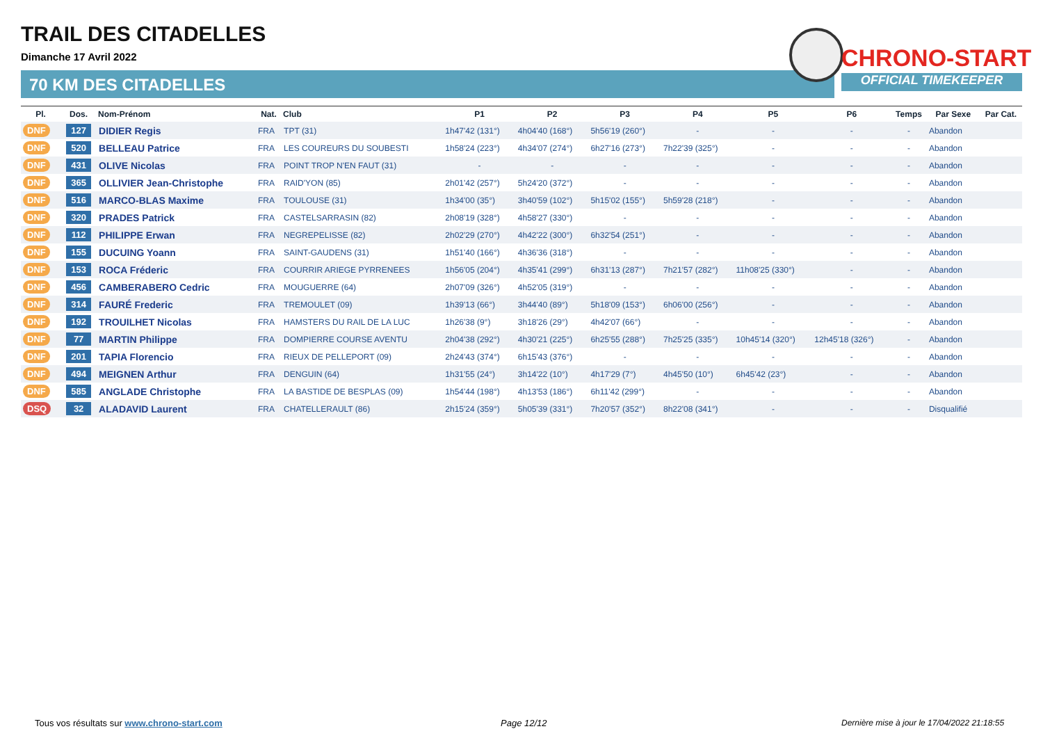TRAIL DES CITADELLES
Dimanche 17 Avril 2022
70 KM DES CITADELLES
CHRONO-START
OFFICIAL TIMEKEEPER
| Pl. | Dos. | Nom-Prénom | Nat. | Club | P1 | P2 | P3 | P4 | P5 | P6 | Temps | Par Sexe | Par Cat. |
| --- | --- | --- | --- | --- | --- | --- | --- | --- | --- | --- | --- | --- | --- |
| DNF | 127 | DIDIER Regis | FRA | TPT (31) | 1h47'42 (131°) | 4h04'40 (168°) | 5h56'19 (260°) | - | - | - | - | Abandon | |
| DNF | 520 | BELLEAU Patrice | FRA | LES COUREURS DU SOUBESTI | 1h58'24 (223°) | 4h34'07 (274°) | 6h27'16 (273°) | 7h22'39 (325°) | - | - | - | Abandon | |
| DNF | 431 | OLIVE Nicolas | FRA | POINT TROP N'EN FAUT (31) | - | - | - | - | - | - | - | Abandon | |
| DNF | 365 | OLLIVIER Jean-Christophe | FRA | RAID'YON (85) | 2h01'42 (257°) | 5h24'20 (372°) | - | - | - | - | - | Abandon | |
| DNF | 516 | MARCO-BLAS Maxime | FRA | TOULOUSE (31) | 1h34'00 (35°) | 3h40'59 (102°) | 5h15'02 (155°) | 5h59'28 (218°) | - | - | - | Abandon | |
| DNF | 320 | PRADES Patrick | FRA | CASTELSARRASIN (82) | 2h08'19 (328°) | 4h58'27 (330°) | - | - | - | - | - | Abandon | |
| DNF | 112 | PHILIPPE Erwan | FRA | NEGREPELISSE (82) | 2h02'29 (270°) | 4h42'22 (300°) | 6h32'54 (251°) | - | - | - | - | Abandon | |
| DNF | 155 | DUCUING Yoann | FRA | SAINT-GAUDENS (31) | 1h51'40 (166°) | 4h36'36 (318°) | - | - | - | - | - | Abandon | |
| DNF | 153 | ROCA Fréderic | FRA | COURRIR ARIEGE PYRRENEES | 1h56'05 (204°) | 4h35'41 (299°) | 6h31'13 (287°) | 7h21'57 (282°) | 11h08'25 (330°) | - | - | Abandon | |
| DNF | 456 | CAMBERABERO Cedric | FRA | MOUGUERRE (64) | 2h07'09 (326°) | 4h52'05 (319°) | - | - | - | - | - | Abandon | |
| DNF | 314 | FAURÉ Frederic | FRA | TREMOULET (09) | 1h39'13 (66°) | 3h44'40 (89°) | 5h18'09 (153°) | 6h06'00 (256°) | - | - | - | Abandon | |
| DNF | 192 | TROUILHET Nicolas | FRA | HAMSTERS DU RAIL DE LA LUC | 1h26'38 (9°) | 3h18'26 (29°) | 4h42'07 (66°) | - | - | - | - | Abandon | |
| DNF | 77 | MARTIN Philippe | FRA | DOMPIERRE COURSE AVENTU | 2h04'38 (292°) | 4h30'21 (225°) | 6h25'55 (288°) | 7h25'25 (335°) | 10h45'14 (320°) | 12h45'18 (326°) | - | Abandon | |
| DNF | 201 | TAPIA Florencio | FRA | RIEUX DE PELLEPORT (09) | 2h24'43 (374°) | 6h15'43 (376°) | - | - | - | - | - | Abandon | |
| DNF | 494 | MEIGNEN Arthur | FRA | DENGUIN (64) | 1h31'55 (24°) | 3h14'22 (10°) | 4h17'29 (7°) | 4h45'50 (10°) | 6h45'42 (23°) | - | - | Abandon | |
| DNF | 585 | ANGLADE Christophe | FRA | LA BASTIDE DE BESPLAS (09) | 1h54'44 (198°) | 4h13'53 (186°) | 6h11'42 (299°) | - | - | - | - | Abandon | |
| DSQ | 32 | ALADAVID Laurent | FRA | CHATELLERAULT (86) | 2h15'24 (359°) | 5h05'39 (331°) | 7h20'57 (352°) | 8h22'08 (341°) | - | - | - | Disqualifié | |
Tous vos résultats sur www.chrono-start.com
Page 12/12
Dernière mise à jour le 17/04/2022 21:18:55